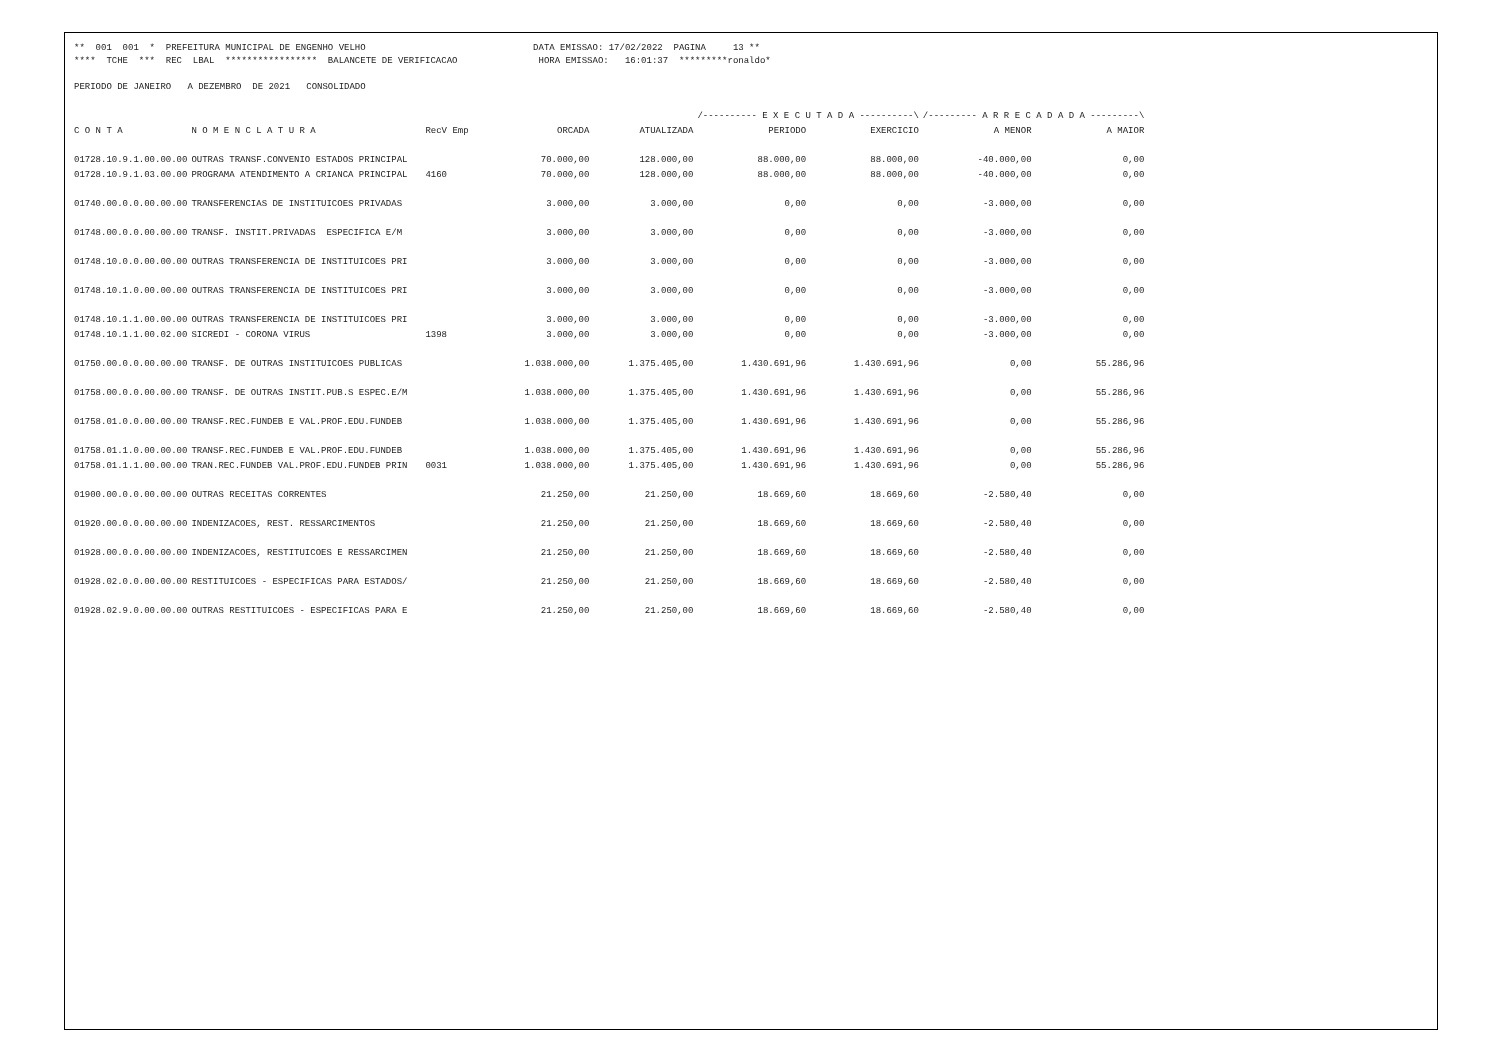** 001 001 * PREFEITURA MUNICIPAL DE ENGENHO VELHO DATA EMISSAO: 17/02/2022 PAGINA 13 ** **** TCHE *** REC LBAL ***************** BALANCETE DE VERIFICACAO HORA EMISSAO: 16:01:37 *********ronaldo* PERIODO DE JANEIRO A DEZEMBRO DE 2021 CONSOLIDADO
| | | | | | /---------- E X E C U T A D A ----------\ | | /--------- A R R E C A D A D A ---------\ | |
| --- | --- | --- | --- | --- | --- | --- | --- | --- |
| C O N T A | N O M E N C L A T U R A | RecV Emp | ORCADA | ATUALIZADA | PERIODO | EXERCICIO | A MENOR | A MAIOR |
| 01728.10.9.1.00.00.00 | OUTRAS TRANSF.CONVENIO ESTADOS PRINCIPAL | | 70.000,00 | 128.000,00 | 88.000,00 | 88.000,00 | -40.000,00 | 0,00 |
| 01728.10.9.1.03.00.00 | PROGRAMA ATENDIMENTO A CRIANCA PRINCIPAL | 4160 | 70.000,00 | 128.000,00 | 88.000,00 | 88.000,00 | -40.000,00 | 0,00 |
| 01740.00.0.0.00.00.00 | TRANSFERENCIAS DE INSTITUICOES PRIVADAS | | 3.000,00 | 3.000,00 | 0,00 | 0,00 | -3.000,00 | 0,00 |
| 01748.00.0.0.00.00.00 | TRANSF. INSTIT.PRIVADAS ESPECIFICA E/M | | 3.000,00 | 3.000,00 | 0,00 | 0,00 | -3.000,00 | 0,00 |
| 01748.10.0.0.00.00.00 | OUTRAS TRANSFERENCIA DE INSTITUICOES PRI | | 3.000,00 | 3.000,00 | 0,00 | 0,00 | -3.000,00 | 0,00 |
| 01748.10.1.0.00.00.00 | OUTRAS TRANSFERENCIA DE INSTITUICOES PRI | | 3.000,00 | 3.000,00 | 0,00 | 0,00 | -3.000,00 | 0,00 |
| 01748.10.1.1.00.00.00 | OUTRAS TRANSFERENCIA DE INSTITUICOES PRI | | 3.000,00 | 3.000,00 | 0,00 | 0,00 | -3.000,00 | 0,00 |
| 01748.10.1.1.00.02.00 | SICREDI - CORONA VIRUS | 1398 | 3.000,00 | 3.000,00 | 0,00 | 0,00 | -3.000,00 | 0,00 |
| 01750.00.0.0.00.00.00 | TRANSF. DE OUTRAS INSTITUICOES PUBLICAS | | 1.038.000,00 | 1.375.405,00 | 1.430.691,96 | 1.430.691,96 | 0,00 | 55.286,96 |
| 01758.00.0.0.00.00.00 | TRANSF. DE OUTRAS INSTIT.PUB.S ESPEC.E/M | | 1.038.000,00 | 1.375.405,00 | 1.430.691,96 | 1.430.691,96 | 0,00 | 55.286,96 |
| 01758.01.0.0.00.00.00 | TRANSF.REC.FUNDEB E VAL.PROF.EDU.FUNDEB | | 1.038.000,00 | 1.375.405,00 | 1.430.691,96 | 1.430.691,96 | 0,00 | 55.286,96 |
| 01758.01.1.0.00.00.00 | TRANSF.REC.FUNDEB E VAL.PROF.EDU.FUNDEB | | 1.038.000,00 | 1.375.405,00 | 1.430.691,96 | 1.430.691,96 | 0,00 | 55.286,96 |
| 01758.01.1.1.00.00.00 | TRAN.REC.FUNDEB VAL.PROF.EDU.FUNDEB PRIN | 0031 | 1.038.000,00 | 1.375.405,00 | 1.430.691,96 | 1.430.691,96 | 0,00 | 55.286,96 |
| 01900.00.0.0.00.00.00 | OUTRAS RECEITAS CORRENTES | | 21.250,00 | 21.250,00 | 18.669,60 | 18.669,60 | -2.580,40 | 0,00 |
| 01920.00.0.0.00.00.00 | INDENIZACOES, REST. RESSARCIMENTOS | | 21.250,00 | 21.250,00 | 18.669,60 | 18.669,60 | -2.580,40 | 0,00 |
| 01928.00.0.0.00.00.00 | INDENIZACOES, RESTITUICOES E RESSARCIMEN | | 21.250,00 | 21.250,00 | 18.669,60 | 18.669,60 | -2.580,40 | 0,00 |
| 01928.02.0.0.00.00.00 | RESTITUICOES - ESPECIFICAS PARA ESTADOS/ | | 21.250,00 | 21.250,00 | 18.669,60 | 18.669,60 | -2.580,40 | 0,00 |
| 01928.02.9.0.00.00.00 | OUTRAS RESTITUICOES - ESPECIFICAS PARA E | | 21.250,00 | 21.250,00 | 18.669,60 | 18.669,60 | -2.580,40 | 0,00 |